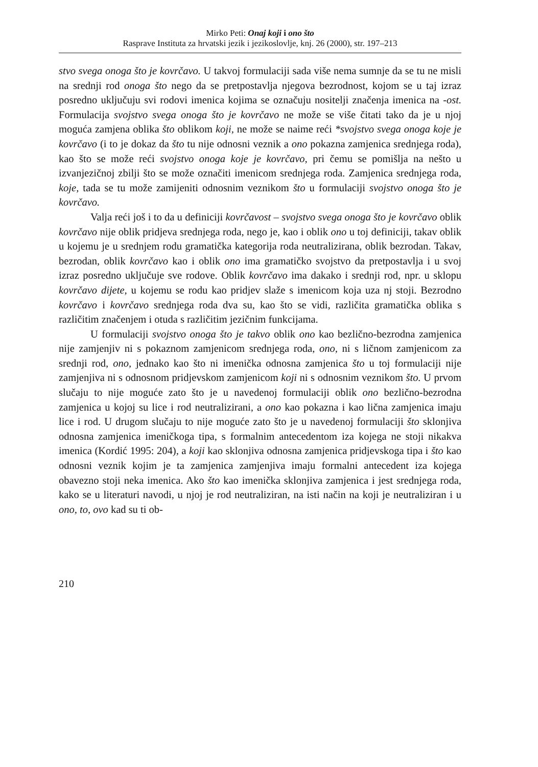Mirko Peti: Onaj koji i ono što
Rasprave Instituta za hrvatski jezik i jezikoslovlje, knj. 26 (2000), str. 197–213
stvo svega onoga što je kovrčavo. U takvoj formulaciji sada više nema sumnje da se tu ne misli na srednji rod onoga što nego da se pretpostavlja njegova bezrodnost, kojom se u taj izraz posredno uključuju svi rodovi imenica kojima se označuju nositelji značenja imenica na -ost. Formulacija svojstvo svega onoga što je kovrčavo ne može se više čitati tako da je u njoj moguća zamjena oblika što oblikom koji, ne može se naime reći *svojstvo svega onoga koje je kovrčavo (i to je dokaz da što tu nije odnosni veznik a ono pokazna zamjenica srednjega roda), kao što se može reći svojstvo onoga koje je kovrčavo, pri čemu se pomišlja na nešto u izvanjezičnoj zbilji što se može označiti imenicom srednjega roda. Zamjenica srednjega roda, koje, tada se tu može zamijeniti odnosnim veznikom što u formulaciji svojstvo onoga što je kovrčavo.
Valja reći još i to da u definiciji kovrčavost – svojstvo svega onoga što je kovrčavo oblik kovrčavo nije oblik pridjeva srednjega roda, nego je, kao i oblik ono u toj definiciji, takav oblik u kojemu je u srednjem rodu gramatička kategorija roda neutralizirana, oblik bezrodan. Takav, bezrodan, oblik kovrčavo kao i oblik ono ima gramatičko svojstvo da pretpostavlja i u svoj izraz posredno uključuje sve rodove. Oblik kovrčavo ima dakako i srednji rod, npr. u sklopu kovrčavo dijete, u kojemu se rodu kao pridjev slaže s imenicom koja uza nj stoji. Bezrodno kovrčavo i kovrčavo srednjega roda dva su, kao što se vidi, različita gramatička oblika s različitim značenjem i otuda s različitim jezičnim funkcijama.
U formulaciji svojstvo onoga što je takvo oblik ono kao bezlično-bezrodna zamjenica nije zamjenjiv ni s pokaznom zamjenicom srednjega roda, ono, ni s ličnom zamjenicom za srednji rod, ono, jednako kao što ni imenička odnosna zamjenica što u toj formulaciji nije zamjenjiva ni s odnosnom pridjevskom zamjenicom koji ni s odnosnim veznikom što. U prvom slučaju to nije moguće zato što je u navedenoj formulaciji oblik ono bezlično-bezrodna zamjenica u kojoj su lice i rod neutralizirani, a ono kao pokazna i kao lična zamjenica imaju lice i rod. U drugom slučaju to nije moguće zato što je u navedenoj formulaciji što sklonjiva odnosna zamjenica imeničkoga tipa, s formalnim antecedentom iza kojega ne stoji nikakva imenica (Kordić 1995: 204), a koji kao sklonjiva odnosna zamjenica pridjevskoga tipa i što kao odnosni veznik kojim je ta zamjenica zamjenjiva imaju formalni antecedent iza kojega obavezno stoji neka imenica. Ako što kao imenička sklonjiva zamjenica i jest srednjega roda, kako se u literaturi navodi, u njoj je rod neutraliziran, na isti način na koji je neutraliziran i u ono, to, ovo kad su ti ob-
210